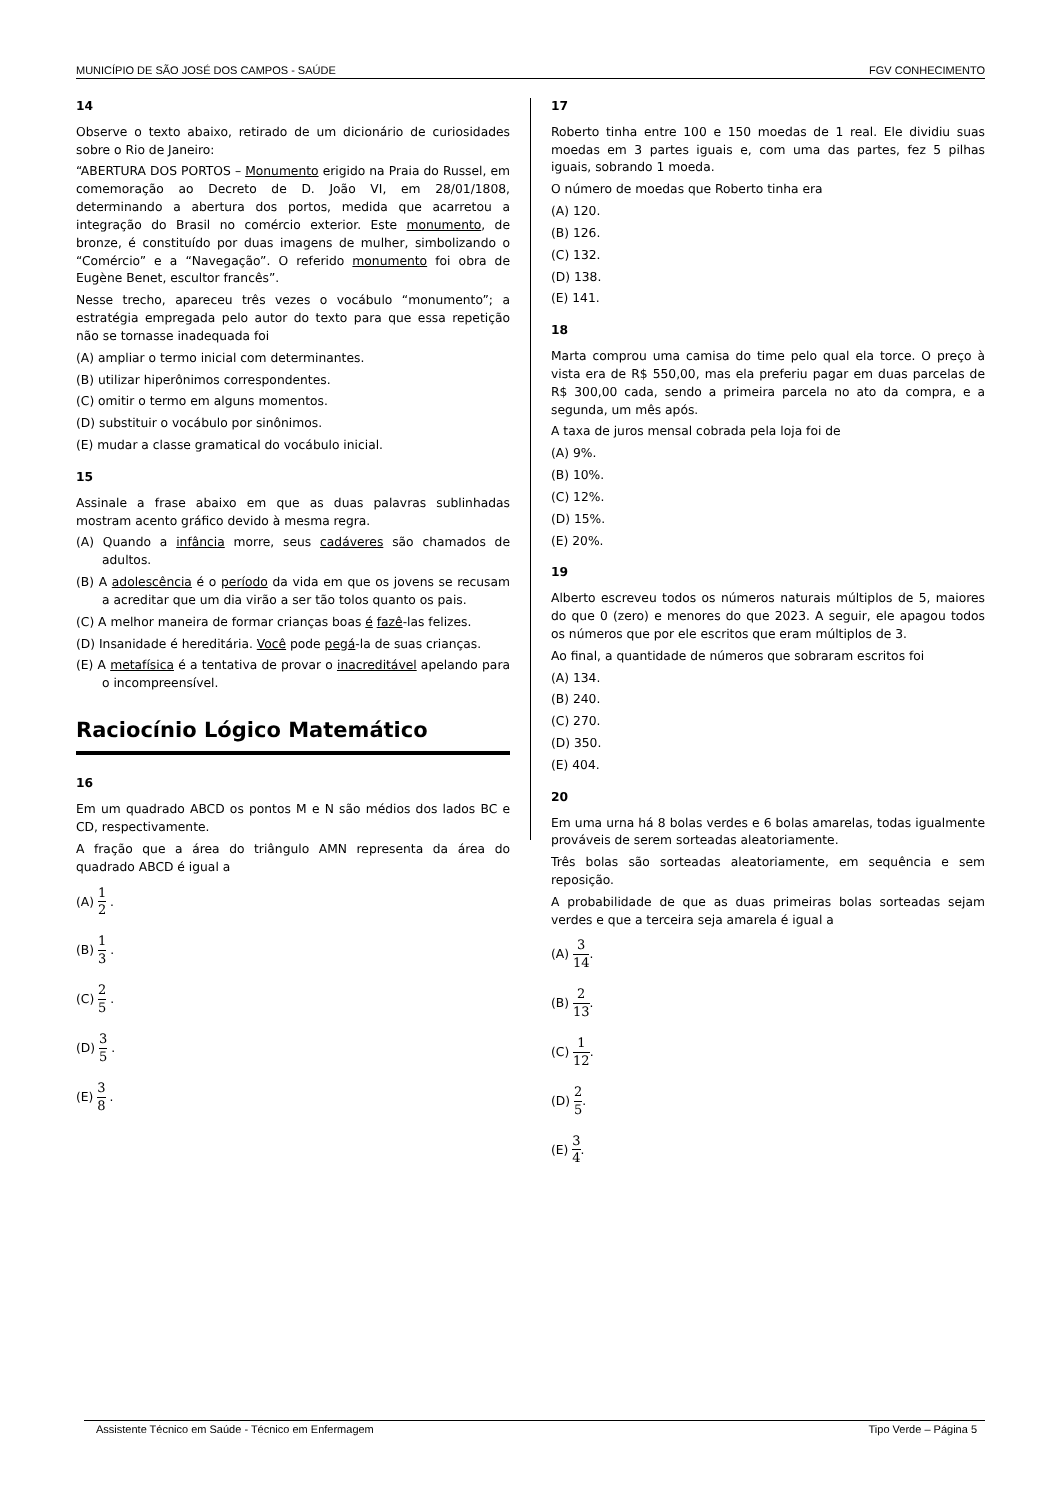MUNICÍPIO DE SÃO JOSÉ DOS CAMPOS - SAÚDE FGV CONHECIMENTO
14
Observe o texto abaixo, retirado de um dicionário de curiosidades sobre o Rio de Janeiro:
“ABERTURA DOS PORTOS – Monumento erigido na Praia do Russel, em comemoração ao Decreto de D. João VI, em 28/01/1808, determinando a abertura dos portos, medida que acarretou a integração do Brasil no comércio exterior. Este monumento, de bronze, é constituído por duas imagens de mulher, simbolizando o “Comércio” e a “Navegação”. O referido monumento foi obra de Eugène Benet, escultor francês”.
Nesse trecho, apareceu três vezes o vocábulo “monumento”; a estratégia empregada pelo autor do texto para que essa repetição não se tornasse inadequada foi
(A) ampliar o termo inicial com determinantes.
(B) utilizar hiperônimos correspondentes.
(C) omitir o termo em alguns momentos.
(D) substituir o vocábulo por sinônimos.
(E) mudar a classe gramatical do vocábulo inicial.
15
Assinale a frase abaixo em que as duas palavras sublinhadas mostram acento gráfico devido à mesma regra.
(A) Quando a infância morre, seus cadáveres são chamados de adultos.
(B) A adolescência é o período da vida em que os jovens se recusam a acreditar que um dia virão a ser tão tolos quanto os pais.
(C) A melhor maneira de formar crianças boas é fazê-las felizes.
(D) Insanidade é hereditária. Você pode pegá-la de suas crianças.
(E) A metafísica é a tentativa de provar o inacreditável apelando para o incompreensível.
Raciocínio Lógico Matemático
16
Em um quadrado ABCD os pontos M e N são médios dos lados BC e CD, respectivamente.
A fração que a área do triângulo AMN representa da área do quadrado ABCD é igual a
(A) 1 2 .
(B) 1 3 .
(C) 2 5 .
(D) 3 5 .
(E) 3 8 .
17
Roberto tinha entre 100 e 150 moedas de 1 real. Ele dividiu suas moedas em 3 partes iguais e, com uma das partes, fez 5 pilhas iguais, sobrando 1 moeda.
O número de moedas que Roberto tinha era
(A) 120.
(B) 126.
(C) 132.
(D) 138.
(E) 141.
18
Marta comprou uma camisa do time pelo qual ela torce. O preço à vista era de R$ 550,00, mas ela preferiu pagar em duas parcelas de R$ 300,00 cada, sendo a primeira parcela no ato da compra, e a segunda, um mês após.
A taxa de juros mensal cobrada pela loja foi de
(A) 9%.
(B) 10%.
(C) 12%.
(D) 15%.
(E) 20%.
19
Alberto escreveu todos os números naturais múltiplos de 5, maiores do que 0 (zero) e menores do que 2023. A seguir, ele apagou todos os números que por ele escritos que eram múltiplos de 3.
Ao final, a quantidade de números que sobraram escritos foi
(A) 134.
(B) 240.
(C) 270.
(D) 350.
(E) 404.
20
Em uma urna há 8 bolas verdes e 6 bolas amarelas, todas igualmente prováveis de serem sorteadas aleatoriamente.
Três bolas são sorteadas aleatoriamente, em sequência e sem reposição.
A probabilidade de que as duas primeiras bolas sorteadas sejam verdes e que a terceira seja amarela é igual a
(A) 3 14.
(B) 2 13.
(C) 1 12.
(D) 2 5.
(E) 3 4.
Assistente Técnico em Saúde - Técnico em Enfermagem Tipo Verde – Página 5